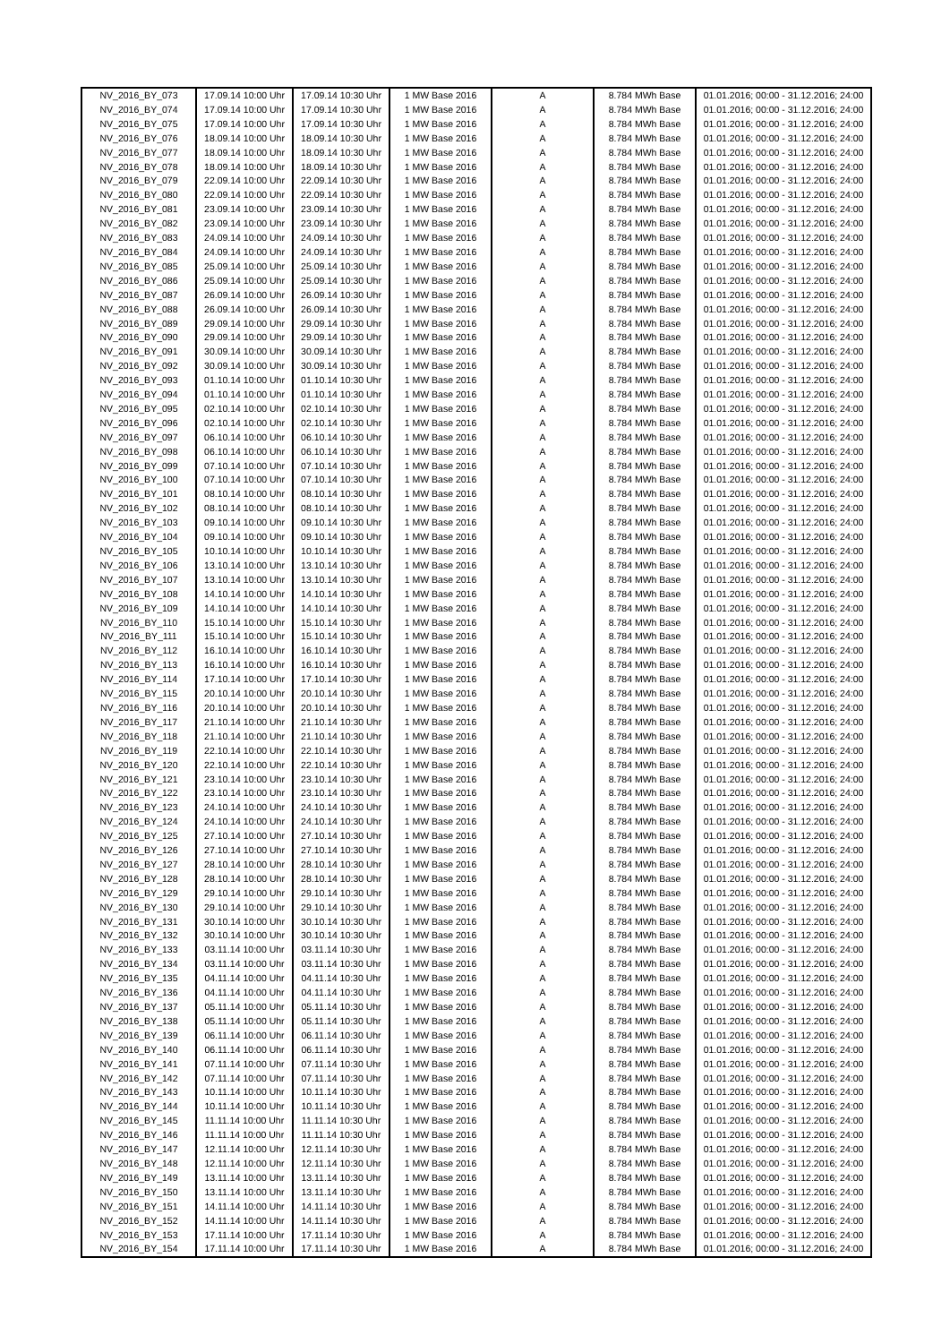| NV_2016_BY_073 | 17.09.14 10:00 Uhr | 17.09.14 10:30 Uhr | 1 MW Base 2016 | A | 8.784 MWh Base | 01.01.2016; 00:00 - 31.12.2016; 24:00 |
| NV_2016_BY_074 | 17.09.14 10:00 Uhr | 17.09.14 10:30 Uhr | 1 MW Base 2016 | A | 8.784 MWh Base | 01.01.2016; 00:00 - 31.12.2016; 24:00 |
| NV_2016_BY_075 | 17.09.14 10:00 Uhr | 17.09.14 10:30 Uhr | 1 MW Base 2016 | A | 8.784 MWh Base | 01.01.2016; 00:00 - 31.12.2016; 24:00 |
| NV_2016_BY_076 | 18.09.14 10:00 Uhr | 18.09.14 10:30 Uhr | 1 MW Base 2016 | A | 8.784 MWh Base | 01.01.2016; 00:00 - 31.12.2016; 24:00 |
| NV_2016_BY_077 | 18.09.14 10:00 Uhr | 18.09.14 10:30 Uhr | 1 MW Base 2016 | A | 8.784 MWh Base | 01.01.2016; 00:00 - 31.12.2016; 24:00 |
| NV_2016_BY_078 | 18.09.14 10:00 Uhr | 18.09.14 10:30 Uhr | 1 MW Base 2016 | A | 8.784 MWh Base | 01.01.2016; 00:00 - 31.12.2016; 24:00 |
| NV_2016_BY_079 | 22.09.14 10:00 Uhr | 22.09.14 10:30 Uhr | 1 MW Base 2016 | A | 8.784 MWh Base | 01.01.2016; 00:00 - 31.12.2016; 24:00 |
| NV_2016_BY_080 | 22.09.14 10:00 Uhr | 22.09.14 10:30 Uhr | 1 MW Base 2016 | A | 8.784 MWh Base | 01.01.2016; 00:00 - 31.12.2016; 24:00 |
| NV_2016_BY_081 | 23.09.14 10:00 Uhr | 23.09.14 10:30 Uhr | 1 MW Base 2016 | A | 8.784 MWh Base | 01.01.2016; 00:00 - 31.12.2016; 24:00 |
| NV_2016_BY_082 | 23.09.14 10:00 Uhr | 23.09.14 10:30 Uhr | 1 MW Base 2016 | A | 8.784 MWh Base | 01.01.2016; 00:00 - 31.12.2016; 24:00 |
| NV_2016_BY_083 | 24.09.14 10:00 Uhr | 24.09.14 10:30 Uhr | 1 MW Base 2016 | A | 8.784 MWh Base | 01.01.2016; 00:00 - 31.12.2016; 24:00 |
| NV_2016_BY_084 | 24.09.14 10:00 Uhr | 24.09.14 10:30 Uhr | 1 MW Base 2016 | A | 8.784 MWh Base | 01.01.2016; 00:00 - 31.12.2016; 24:00 |
| NV_2016_BY_085 | 25.09.14 10:00 Uhr | 25.09.14 10:30 Uhr | 1 MW Base 2016 | A | 8.784 MWh Base | 01.01.2016; 00:00 - 31.12.2016; 24:00 |
| NV_2016_BY_086 | 25.09.14 10:00 Uhr | 25.09.14 10:30 Uhr | 1 MW Base 2016 | A | 8.784 MWh Base | 01.01.2016; 00:00 - 31.12.2016; 24:00 |
| NV_2016_BY_087 | 26.09.14 10:00 Uhr | 26.09.14 10:30 Uhr | 1 MW Base 2016 | A | 8.784 MWh Base | 01.01.2016; 00:00 - 31.12.2016; 24:00 |
| NV_2016_BY_088 | 26.09.14 10:00 Uhr | 26.09.14 10:30 Uhr | 1 MW Base 2016 | A | 8.784 MWh Base | 01.01.2016; 00:00 - 31.12.2016; 24:00 |
| NV_2016_BY_089 | 29.09.14 10:00 Uhr | 29.09.14 10:30 Uhr | 1 MW Base 2016 | A | 8.784 MWh Base | 01.01.2016; 00:00 - 31.12.2016; 24:00 |
| NV_2016_BY_090 | 29.09.14 10:00 Uhr | 29.09.14 10:30 Uhr | 1 MW Base 2016 | A | 8.784 MWh Base | 01.01.2016; 00:00 - 31.12.2016; 24:00 |
| NV_2016_BY_091 | 30.09.14 10:00 Uhr | 30.09.14 10:30 Uhr | 1 MW Base 2016 | A | 8.784 MWh Base | 01.01.2016; 00:00 - 31.12.2016; 24:00 |
| NV_2016_BY_092 | 30.09.14 10:00 Uhr | 30.09.14 10:30 Uhr | 1 MW Base 2016 | A | 8.784 MWh Base | 01.01.2016; 00:00 - 31.12.2016; 24:00 |
| NV_2016_BY_093 | 01.10.14 10:00 Uhr | 01.10.14 10:30 Uhr | 1 MW Base 2016 | A | 8.784 MWh Base | 01.01.2016; 00:00 - 31.12.2016; 24:00 |
| NV_2016_BY_094 | 01.10.14 10:00 Uhr | 01.10.14 10:30 Uhr | 1 MW Base 2016 | A | 8.784 MWh Base | 01.01.2016; 00:00 - 31.12.2016; 24:00 |
| NV_2016_BY_095 | 02.10.14 10:00 Uhr | 02.10.14 10:30 Uhr | 1 MW Base 2016 | A | 8.784 MWh Base | 01.01.2016; 00:00 - 31.12.2016; 24:00 |
| NV_2016_BY_096 | 02.10.14 10:00 Uhr | 02.10.14 10:30 Uhr | 1 MW Base 2016 | A | 8.784 MWh Base | 01.01.2016; 00:00 - 31.12.2016; 24:00 |
| NV_2016_BY_097 | 06.10.14 10:00 Uhr | 06.10.14 10:30 Uhr | 1 MW Base 2016 | A | 8.784 MWh Base | 01.01.2016; 00:00 - 31.12.2016; 24:00 |
| NV_2016_BY_098 | 06.10.14 10:00 Uhr | 06.10.14 10:30 Uhr | 1 MW Base 2016 | A | 8.784 MWh Base | 01.01.2016; 00:00 - 31.12.2016; 24:00 |
| NV_2016_BY_099 | 07.10.14 10:00 Uhr | 07.10.14 10:30 Uhr | 1 MW Base 2016 | A | 8.784 MWh Base | 01.01.2016; 00:00 - 31.12.2016; 24:00 |
| NV_2016_BY_100 | 07.10.14 10:00 Uhr | 07.10.14 10:30 Uhr | 1 MW Base 2016 | A | 8.784 MWh Base | 01.01.2016; 00:00 - 31.12.2016; 24:00 |
| NV_2016_BY_101 | 08.10.14 10:00 Uhr | 08.10.14 10:30 Uhr | 1 MW Base 2016 | A | 8.784 MWh Base | 01.01.2016; 00:00 - 31.12.2016; 24:00 |
| NV_2016_BY_102 | 08.10.14 10:00 Uhr | 08.10.14 10:30 Uhr | 1 MW Base 2016 | A | 8.784 MWh Base | 01.01.2016; 00:00 - 31.12.2016; 24:00 |
| NV_2016_BY_103 | 09.10.14 10:00 Uhr | 09.10.14 10:30 Uhr | 1 MW Base 2016 | A | 8.784 MWh Base | 01.01.2016; 00:00 - 31.12.2016; 24:00 |
| NV_2016_BY_104 | 09.10.14 10:00 Uhr | 09.10.14 10:30 Uhr | 1 MW Base 2016 | A | 8.784 MWh Base | 01.01.2016; 00:00 - 31.12.2016; 24:00 |
| NV_2016_BY_105 | 10.10.14 10:00 Uhr | 10.10.14 10:30 Uhr | 1 MW Base 2016 | A | 8.784 MWh Base | 01.01.2016; 00:00 - 31.12.2016; 24:00 |
| NV_2016_BY_106 | 13.10.14 10:00 Uhr | 13.10.14 10:30 Uhr | 1 MW Base 2016 | A | 8.784 MWh Base | 01.01.2016; 00:00 - 31.12.2016; 24:00 |
| NV_2016_BY_107 | 13.10.14 10:00 Uhr | 13.10.14 10:30 Uhr | 1 MW Base 2016 | A | 8.784 MWh Base | 01.01.2016; 00:00 - 31.12.2016; 24:00 |
| NV_2016_BY_108 | 14.10.14 10:00 Uhr | 14.10.14 10:30 Uhr | 1 MW Base 2016 | A | 8.784 MWh Base | 01.01.2016; 00:00 - 31.12.2016; 24:00 |
| NV_2016_BY_109 | 14.10.14 10:00 Uhr | 14.10.14 10:30 Uhr | 1 MW Base 2016 | A | 8.784 MWh Base | 01.01.2016; 00:00 - 31.12.2016; 24:00 |
| NV_2016_BY_110 | 15.10.14 10:00 Uhr | 15.10.14 10:30 Uhr | 1 MW Base 2016 | A | 8.784 MWh Base | 01.01.2016; 00:00 - 31.12.2016; 24:00 |
| NV_2016_BY_111 | 15.10.14 10:00 Uhr | 15.10.14 10:30 Uhr | 1 MW Base 2016 | A | 8.784 MWh Base | 01.01.2016; 00:00 - 31.12.2016; 24:00 |
| NV_2016_BY_112 | 16.10.14 10:00 Uhr | 16.10.14 10:30 Uhr | 1 MW Base 2016 | A | 8.784 MWh Base | 01.01.2016; 00:00 - 31.12.2016; 24:00 |
| NV_2016_BY_113 | 16.10.14 10:00 Uhr | 16.10.14 10:30 Uhr | 1 MW Base 2016 | A | 8.784 MWh Base | 01.01.2016; 00:00 - 31.12.2016; 24:00 |
| NV_2016_BY_114 | 17.10.14 10:00 Uhr | 17.10.14 10:30 Uhr | 1 MW Base 2016 | A | 8.784 MWh Base | 01.01.2016; 00:00 - 31.12.2016; 24:00 |
| NV_2016_BY_115 | 20.10.14 10:00 Uhr | 20.10.14 10:30 Uhr | 1 MW Base 2016 | A | 8.784 MWh Base | 01.01.2016; 00:00 - 31.12.2016; 24:00 |
| NV_2016_BY_116 | 20.10.14 10:00 Uhr | 20.10.14 10:30 Uhr | 1 MW Base 2016 | A | 8.784 MWh Base | 01.01.2016; 00:00 - 31.12.2016; 24:00 |
| NV_2016_BY_117 | 21.10.14 10:00 Uhr | 21.10.14 10:30 Uhr | 1 MW Base 2016 | A | 8.784 MWh Base | 01.01.2016; 00:00 - 31.12.2016; 24:00 |
| NV_2016_BY_118 | 21.10.14 10:00 Uhr | 21.10.14 10:30 Uhr | 1 MW Base 2016 | A | 8.784 MWh Base | 01.01.2016; 00:00 - 31.12.2016; 24:00 |
| NV_2016_BY_119 | 22.10.14 10:00 Uhr | 22.10.14 10:30 Uhr | 1 MW Base 2016 | A | 8.784 MWh Base | 01.01.2016; 00:00 - 31.12.2016; 24:00 |
| NV_2016_BY_120 | 22.10.14 10:00 Uhr | 22.10.14 10:30 Uhr | 1 MW Base 2016 | A | 8.784 MWh Base | 01.01.2016; 00:00 - 31.12.2016; 24:00 |
| NV_2016_BY_121 | 23.10.14 10:00 Uhr | 23.10.14 10:30 Uhr | 1 MW Base 2016 | A | 8.784 MWh Base | 01.01.2016; 00:00 - 31.12.2016; 24:00 |
| NV_2016_BY_122 | 23.10.14 10:00 Uhr | 23.10.14 10:30 Uhr | 1 MW Base 2016 | A | 8.784 MWh Base | 01.01.2016; 00:00 - 31.12.2016; 24:00 |
| NV_2016_BY_123 | 24.10.14 10:00 Uhr | 24.10.14 10:30 Uhr | 1 MW Base 2016 | A | 8.784 MWh Base | 01.01.2016; 00:00 - 31.12.2016; 24:00 |
| NV_2016_BY_124 | 24.10.14 10:00 Uhr | 24.10.14 10:30 Uhr | 1 MW Base 2016 | A | 8.784 MWh Base | 01.01.2016; 00:00 - 31.12.2016; 24:00 |
| NV_2016_BY_125 | 27.10.14 10:00 Uhr | 27.10.14 10:30 Uhr | 1 MW Base 2016 | A | 8.784 MWh Base | 01.01.2016; 00:00 - 31.12.2016; 24:00 |
| NV_2016_BY_126 | 27.10.14 10:00 Uhr | 27.10.14 10:30 Uhr | 1 MW Base 2016 | A | 8.784 MWh Base | 01.01.2016; 00:00 - 31.12.2016; 24:00 |
| NV_2016_BY_127 | 28.10.14 10:00 Uhr | 28.10.14 10:30 Uhr | 1 MW Base 2016 | A | 8.784 MWh Base | 01.01.2016; 00:00 - 31.12.2016; 24:00 |
| NV_2016_BY_128 | 28.10.14 10:00 Uhr | 28.10.14 10:30 Uhr | 1 MW Base 2016 | A | 8.784 MWh Base | 01.01.2016; 00:00 - 31.12.2016; 24:00 |
| NV_2016_BY_129 | 29.10.14 10:00 Uhr | 29.10.14 10:30 Uhr | 1 MW Base 2016 | A | 8.784 MWh Base | 01.01.2016; 00:00 - 31.12.2016; 24:00 |
| NV_2016_BY_130 | 29.10.14 10:00 Uhr | 29.10.14 10:30 Uhr | 1 MW Base 2016 | A | 8.784 MWh Base | 01.01.2016; 00:00 - 31.12.2016; 24:00 |
| NV_2016_BY_131 | 30.10.14 10:00 Uhr | 30.10.14 10:30 Uhr | 1 MW Base 2016 | A | 8.784 MWh Base | 01.01.2016; 00:00 - 31.12.2016; 24:00 |
| NV_2016_BY_132 | 30.10.14 10:00 Uhr | 30.10.14 10:30 Uhr | 1 MW Base 2016 | A | 8.784 MWh Base | 01.01.2016; 00:00 - 31.12.2016; 24:00 |
| NV_2016_BY_133 | 03.11.14 10:00 Uhr | 03.11.14 10:30 Uhr | 1 MW Base 2016 | A | 8.784 MWh Base | 01.01.2016; 00:00 - 31.12.2016; 24:00 |
| NV_2016_BY_134 | 03.11.14 10:00 Uhr | 03.11.14 10:30 Uhr | 1 MW Base 2016 | A | 8.784 MWh Base | 01.01.2016; 00:00 - 31.12.2016; 24:00 |
| NV_2016_BY_135 | 04.11.14 10:00 Uhr | 04.11.14 10:30 Uhr | 1 MW Base 2016 | A | 8.784 MWh Base | 01.01.2016; 00:00 - 31.12.2016; 24:00 |
| NV_2016_BY_136 | 04.11.14 10:00 Uhr | 04.11.14 10:30 Uhr | 1 MW Base 2016 | A | 8.784 MWh Base | 01.01.2016; 00:00 - 31.12.2016; 24:00 |
| NV_2016_BY_137 | 05.11.14 10:00 Uhr | 05.11.14 10:30 Uhr | 1 MW Base 2016 | A | 8.784 MWh Base | 01.01.2016; 00:00 - 31.12.2016; 24:00 |
| NV_2016_BY_138 | 05.11.14 10:00 Uhr | 05.11.14 10:30 Uhr | 1 MW Base 2016 | A | 8.784 MWh Base | 01.01.2016; 00:00 - 31.12.2016; 24:00 |
| NV_2016_BY_139 | 06.11.14 10:00 Uhr | 06.11.14 10:30 Uhr | 1 MW Base 2016 | A | 8.784 MWh Base | 01.01.2016; 00:00 - 31.12.2016; 24:00 |
| NV_2016_BY_140 | 06.11.14 10:00 Uhr | 06.11.14 10:30 Uhr | 1 MW Base 2016 | A | 8.784 MWh Base | 01.01.2016; 00:00 - 31.12.2016; 24:00 |
| NV_2016_BY_141 | 07.11.14 10:00 Uhr | 07.11.14 10:30 Uhr | 1 MW Base 2016 | A | 8.784 MWh Base | 01.01.2016; 00:00 - 31.12.2016; 24:00 |
| NV_2016_BY_142 | 07.11.14 10:00 Uhr | 07.11.14 10:30 Uhr | 1 MW Base 2016 | A | 8.784 MWh Base | 01.01.2016; 00:00 - 31.12.2016; 24:00 |
| NV_2016_BY_143 | 10.11.14 10:00 Uhr | 10.11.14 10:30 Uhr | 1 MW Base 2016 | A | 8.784 MWh Base | 01.01.2016; 00:00 - 31.12.2016; 24:00 |
| NV_2016_BY_144 | 10.11.14 10:00 Uhr | 10.11.14 10:30 Uhr | 1 MW Base 2016 | A | 8.784 MWh Base | 01.01.2016; 00:00 - 31.12.2016; 24:00 |
| NV_2016_BY_145 | 11.11.14 10:00 Uhr | 11.11.14 10:30 Uhr | 1 MW Base 2016 | A | 8.784 MWh Base | 01.01.2016; 00:00 - 31.12.2016; 24:00 |
| NV_2016_BY_146 | 11.11.14 10:00 Uhr | 11.11.14 10:30 Uhr | 1 MW Base 2016 | A | 8.784 MWh Base | 01.01.2016; 00:00 - 31.12.2016; 24:00 |
| NV_2016_BY_147 | 12.11.14 10:00 Uhr | 12.11.14 10:30 Uhr | 1 MW Base 2016 | A | 8.784 MWh Base | 01.01.2016; 00:00 - 31.12.2016; 24:00 |
| NV_2016_BY_148 | 12.11.14 10:00 Uhr | 12.11.14 10:30 Uhr | 1 MW Base 2016 | A | 8.784 MWh Base | 01.01.2016; 00:00 - 31.12.2016; 24:00 |
| NV_2016_BY_149 | 13.11.14 10:00 Uhr | 13.11.14 10:30 Uhr | 1 MW Base 2016 | A | 8.784 MWh Base | 01.01.2016; 00:00 - 31.12.2016; 24:00 |
| NV_2016_BY_150 | 13.11.14 10:00 Uhr | 13.11.14 10:30 Uhr | 1 MW Base 2016 | A | 8.784 MWh Base | 01.01.2016; 00:00 - 31.12.2016; 24:00 |
| NV_2016_BY_151 | 14.11.14 10:00 Uhr | 14.11.14 10:30 Uhr | 1 MW Base 2016 | A | 8.784 MWh Base | 01.01.2016; 00:00 - 31.12.2016; 24:00 |
| NV_2016_BY_152 | 14.11.14 10:00 Uhr | 14.11.14 10:30 Uhr | 1 MW Base 2016 | A | 8.784 MWh Base | 01.01.2016; 00:00 - 31.12.2016; 24:00 |
| NV_2016_BY_153 | 17.11.14 10:00 Uhr | 17.11.14 10:30 Uhr | 1 MW Base 2016 | A | 8.784 MWh Base | 01.01.2016; 00:00 - 31.12.2016; 24:00 |
| NV_2016_BY_154 | 17.11.14 10:00 Uhr | 17.11.14 10:30 Uhr | 1 MW Base 2016 | A | 8.784 MWh Base | 01.01.2016; 00:00 - 31.12.2016; 24:00 |